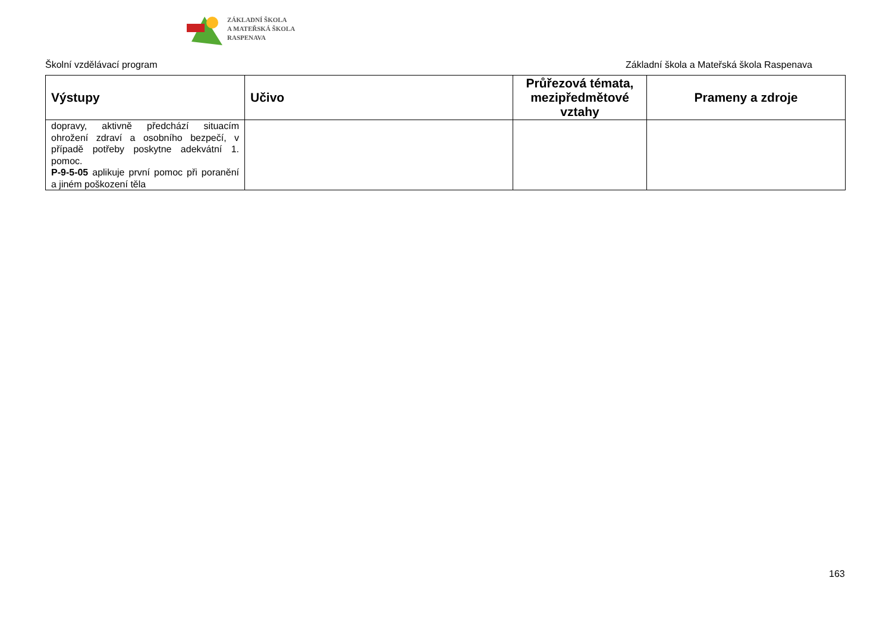ZÁKLADNÍ ŠKOLA
A MATEŘSKÁ ŠKOLA
RASPENAVA
Školní vzdělávací program Základní škola a Mateřská škola Raspenava
| Výstupy | Učivo | Průřezová témata, mezipředmětové vztahy | Prameny a zdroje |
| --- | --- | --- | --- |
| dopravy, aktivně předchází situacím ohrožení zdraví a osobního bezpečí, v případě potřeby poskytne adekvátní 1. pomoc. P-9-5-05 aplikuje první pomoc při poranění a jiném poškození těla | | | |
163